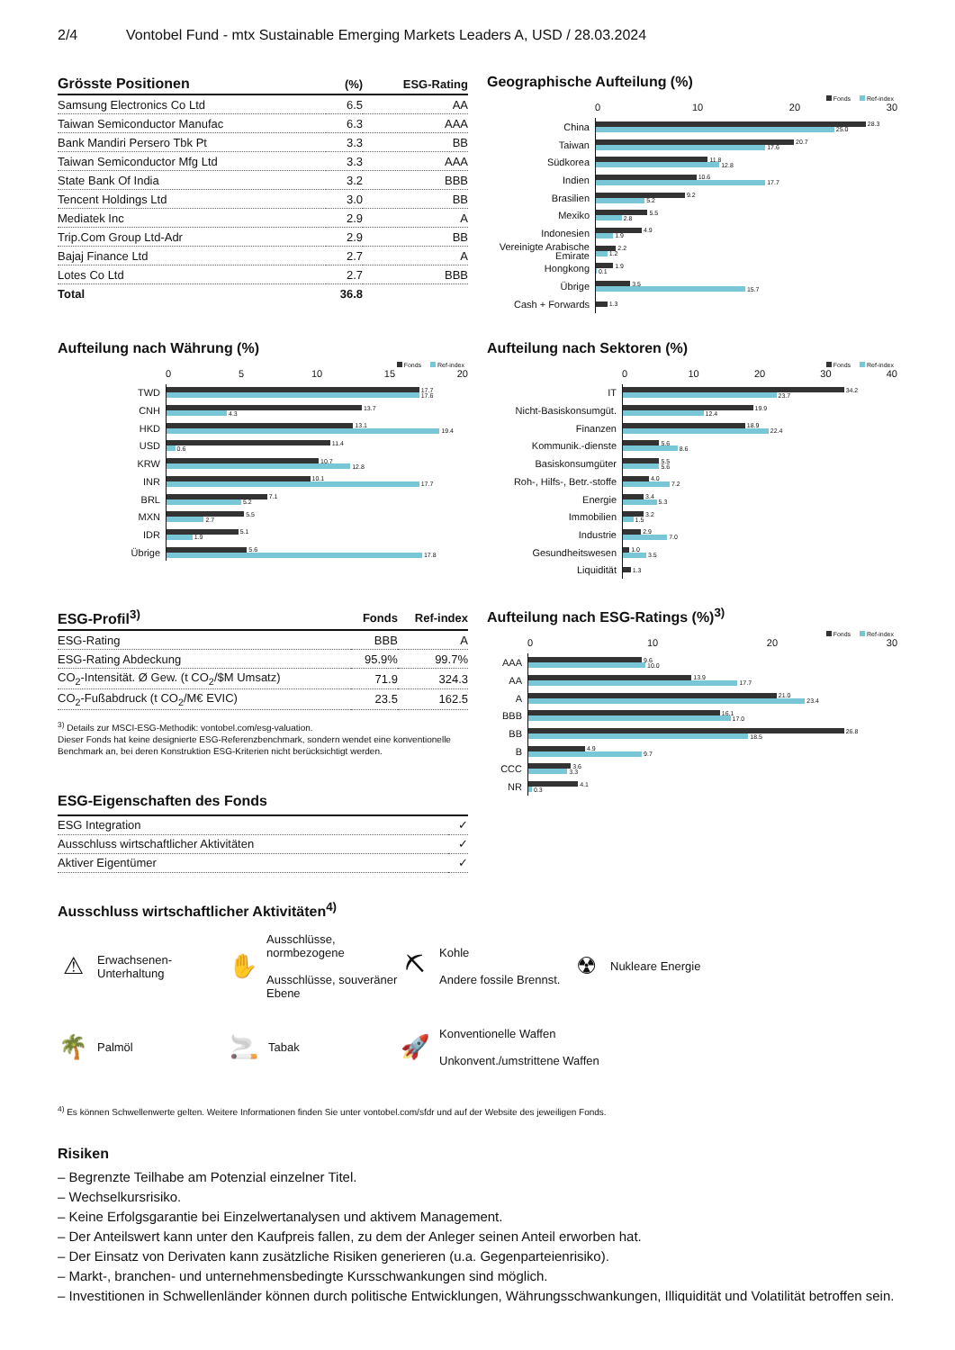2/4 Vontobel Fund - mtx Sustainable Emerging Markets Leaders A, USD / 28.03.2024
| Grösste Positionen | (%) | ESG-Rating |
| --- | --- | --- |
| Samsung Electronics Co Ltd | 6.5 | AA |
| Taiwan Semiconductor Manufac | 6.3 | AAA |
| Bank Mandiri Persero Tbk Pt | 3.3 | BB |
| Taiwan Semiconductor Mfg Ltd | 3.3 | AAA |
| State Bank Of India | 3.2 | BBB |
| Tencent Holdings Ltd | 3.0 | BB |
| Mediatek Inc | 2.9 | A |
| Trip.Com Group Ltd-Adr | 2.9 | BB |
| Bajaj Finance Ltd | 2.7 | A |
| Lotes Co Ltd | 2.7 | BBB |
| Total | 36.8 | |
Geographische Aufteilung (%)
Fonds Ref-index
0 10 20 30
China
28.3
25.0
Taiwan
20.7
17.6
Südkorea
11.8
12.8
Indien
10.6
17.7
Brasilien
9.2
5.2
Mexiko
5.5
2.8
Indonesien
4.9
1.9
Vereinigte Arabische Emirate
2.2
1.2
Hongkong
1.9
0.1
Übrige
3.5
15.7
Cash + Forwards
1.3
Aufteilung nach Währung (%)
Fonds Ref-index
0 5 10 15 20
TWD
17.7
17.6
CNH
13.7
4.3
HKD
13.1
19.4
USD
11.4
0.6
KRW
10.7
12.8
INR
10.1
17.7
BRL
7.1
5.2
MXN
5.5
2.7
IDR
5.1
1.9
Übrige
5.6
17.8
Aufteilung nach Sektoren (%)
Fonds Ref-index
0 10 20 30 40
IT
34.2
23.7
Nicht-Basiskonsumgüt.
19.9
12.4
Finanzen
18.9
22.4
Kommunik.-dienste
5.6
8.6
Basiskonsumgüter
5.5
5.6
Roh-, Hilfs-, Betr.-stoffe
4.0
7.2
Energie
3.4
5.3
Immobilien
3.2
1.5
Industrie
2.9
7.0
Gesundheitswesen
1.0
3.5
Liquidität
1.3
| ESG-Profil<sup>3)</sup> | Fonds | Ref-index |
| --- | --- | --- |
| ESG-Rating | BBB | A |
| ESG-Rating Abdeckung | 95.9% | 99.7% |
| CO<sub>2</sub>-Intensität. Ø Gew. (t CO<sub>2</sub>/$M Umsatz) | 71.9 | 324.3 |
| CO<sub>2</sub>-Fußabdruck (t CO<sub>2</sub>/M€ EVIC) | 23.5 | 162.5 |
<sup>3)</sup> Details zur MSCI-ESG-Methodik: vontobel.com/esg-valuation.
Dieser Fonds hat keine designierte ESG-Referenzbenchmark, sondern wendet eine konventionelle Benchmark an, bei deren Konstruktion ESG-Kriterien nicht berücksichtigt werden.
ESG-Eigenschaften des Fonds
| ESG Integration | ✓ |
| Ausschluss wirtschaftlicher Aktivitäten | ✓ |
| Aktiver Eigentümer | ✓ |
Aufteilung nach ESG-Ratings (%)<sup>3)</sup>
Fonds Ref-index
0 10 20 30
AAA
9.6
10.0
AA
13.9
17.7
A
21.0
23.4
BBB
16.1
17.0
BB
26.8
18.5
B
4.9
9.7
CCC
3.6
3.3
NR
4.1
0.3
Ausschluss wirtschaftlicher Aktivitäten<sup>4)</sup>
⚠ Erwachsenen-
Unterhaltung
✋ Ausschlüsse, normbezogene
Ausschlüsse, souveräner Ebene
⛏ Kohle
Andere fossile Brennst.
☢ Nukleare Energie
🌴 Palmöl
🚬 Tabak
🚀 Konventionelle Waffen
Unkonvent./umstrittene Waffen
<sup>4)</sup> Es können Schwellenwerte gelten. Weitere Informationen finden Sie unter vontobel.com/sfdr und auf der Website des jeweiligen Fonds.
Risiken
– Begrenzte Teilhabe am Potenzial einzelner Titel.
– Wechselkursrisiko.
– Keine Erfolgsgarantie bei Einzelwertanalysen und aktivem Management.
– Der Anteilswert kann unter den Kaufpreis fallen, zu dem der Anleger seinen Anteil erworben hat.
– Der Einsatz von Derivaten kann zusätzliche Risiken generieren (u.a. Gegenparteienrisiko).
– Markt-, branchen- und unternehmensbedingte Kursschwankungen sind möglich.
– Investitionen in Schwellenländer können durch politische Entwicklungen, Währungsschwankungen, Illiquidität und Volatilität betroffen sein.